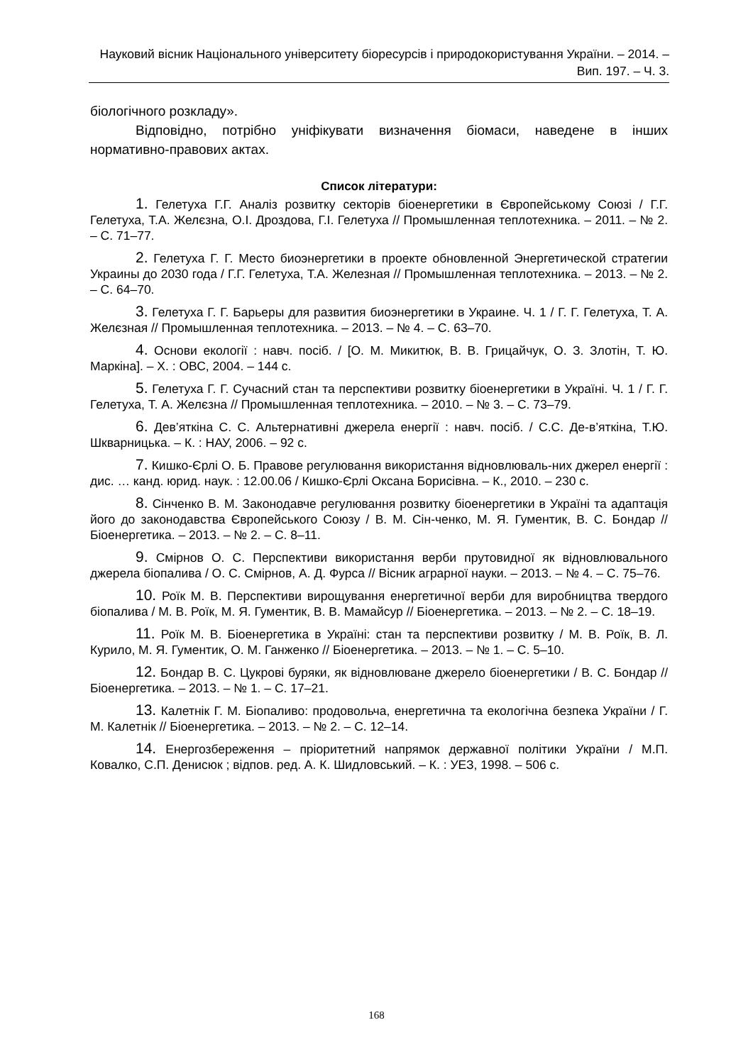Науковий вісник Національного університету біоресурсів і природокористування України. – 2014. – Вип. 197. – Ч. 3.
біологічного розкладу».
Відповідно, потрібно уніфікувати визначення біомаси, наведене в інших нормативно-правових актах.
Список літератури:
1. Гелетуха Г.Г. Аналіз розвитку секторів біоенергетики в Європейському Союзі / Г.Г. Гелетуха, Т.А. Желєзна, О.І. Дроздова, Г.І. Гелетуха // Промышленная теплотехника. – 2011. – № 2. – С. 71–77.
2. Гелетуха Г. Г. Место биоэнергетики в проекте обновленной Энергетической стратегии Украины до 2030 года / Г.Г. Гелетуха, Т.А. Железная // Промышленная теплотехника. – 2013. – № 2. – С. 64–70.
3. Гелетуха Г. Г. Барьеры для развития биоэнергетики в Украине. Ч. 1 / Г. Г. Гелетуха, Т. А. Желєзная // Промышленная теплотехника. – 2013. – № 4. – С. 63–70.
4. Основи екології : навч. посіб. / [О. М. Микитюк, В. В. Грицайчук, О. З. Злотін, Т. Ю. Маркіна]. – Х. : ОВС, 2004. – 144 с.
5. Гелетуха Г. Г. Сучасний стан та перспективи розвитку біоенергетики в Україні. Ч. 1 / Г. Г. Гелетуха, Т. А. Желєзна // Промышленная теплотехника. – 2010. – № 3. – С. 73–79.
6. Дев’яткіна С. С. Альтернативні джерела енергії : навч. посіб. / С.С. Де-в’яткіна, Т.Ю. Шкварницька. – К. : НАУ, 2006. – 92 с.
7. Кишко-Єрлі О. Б. Правове регулювання використання відновлюваль-них джерел енергії : дис. … канд. юрид. наук. : 12.00.06 / Кишко-Єрлі Оксана Борисівна. – К., 2010. – 230 с.
8. Сінченко В. М. Законодавче регулювання розвитку біоенергетики в Україні та адаптація його до законодавства Європейського Союзу / В. М. Сін-ченко, М. Я. Гументик, В. С. Бондар // Біоенергетика. – 2013. – № 2. – С. 8–11.
9. Смірнов О. С. Перспективи використання верби прутовидної як відновлювального джерела біопалива / О. С. Смірнов, А. Д. Фурса // Вісник аграрної науки. – 2013. – № 4. – С. 75–76.
10. Роїк М. В. Перспективи вирощування енергетичної верби для виробництва твердого біопалива / М. В. Роїк, М. Я. Гументик, В. В. Мамайсур // Біоенергетика. – 2013. – № 2. – С. 18–19.
11. Роїк М. В. Біоенергетика в Україні: стан та перспективи розвитку / М. В. Роїк, В. Л. Курило, М. Я. Гументик, О. М. Ганженко // Біоенергетика. – 2013. – № 1. – С. 5–10.
12. Бондар В. С. Цукрові буряки, як відновлюване джерело біоенергетики / В. С. Бондар // Біоенергетика. – 2013. – № 1. – С. 17–21.
13. Калетнік Г. М. Біопаливо: продовольча, енергетична та екологічна безпека України / Г. М. Калетнік // Біоенергетика. – 2013. – № 2. – С. 12–14.
14. Енергозбереження – пріоритетний напрямок державної політики України / М.П. Ковалко, С.П. Денисюк ; відпов. ред. А. К. Шидловський. – К. : УЕЗ, 1998. – 506 с.
168